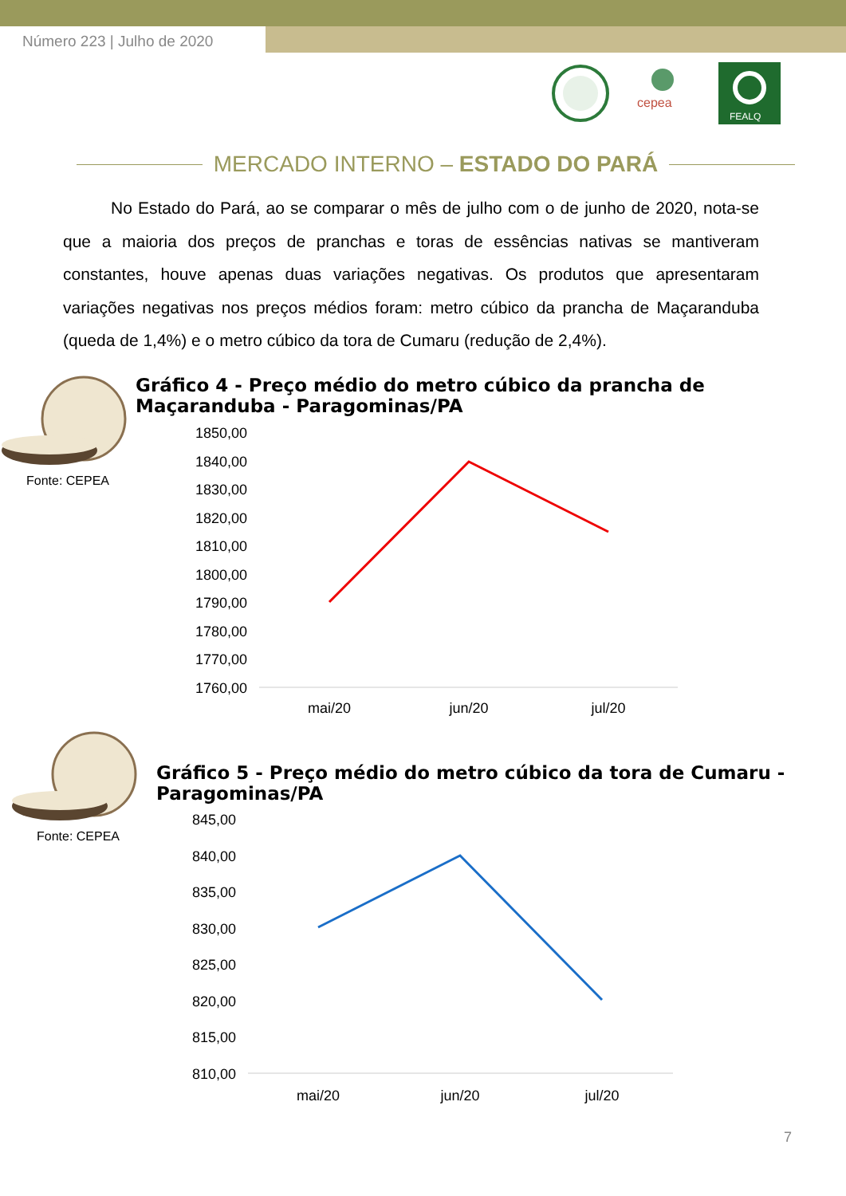Número 223 | Julho de 2020
cepea
FEALQ
MERCADO INTERNO – ESTADO DO PARÁ
No Estado do Pará, ao se comparar o mês de julho com o de junho de 2020, nota-se que a maioria dos preços de pranchas e toras de essências nativas se mantiveram constantes, houve apenas duas variações negativas. Os produtos que apresentaram variações negativas nos preços médios foram: metro cúbico da prancha de Maçaranduba (queda de 1,4%) e o metro cúbico da tora de Cumaru (redução de 2,4%).
Fonte: CEPEA
Gráfico 4 - Preço médio do metro cúbico da prancha de Maçaranduba - Paragominas/PA
1850,00
1840,00
1830,00
1820,00
1810,00
1800,00
1790,00
1780,00
1770,00
1760,00
mai/20
jun/20
jul/20
Fonte: CEPEA
Gráfico 5 - Preço médio do metro cúbico da tora de Cumaru - Paragominas/PA
845,00
840,00
835,00
830,00
825,00
820,00
815,00
810,00
mai/20
jun/20
jul/20
7